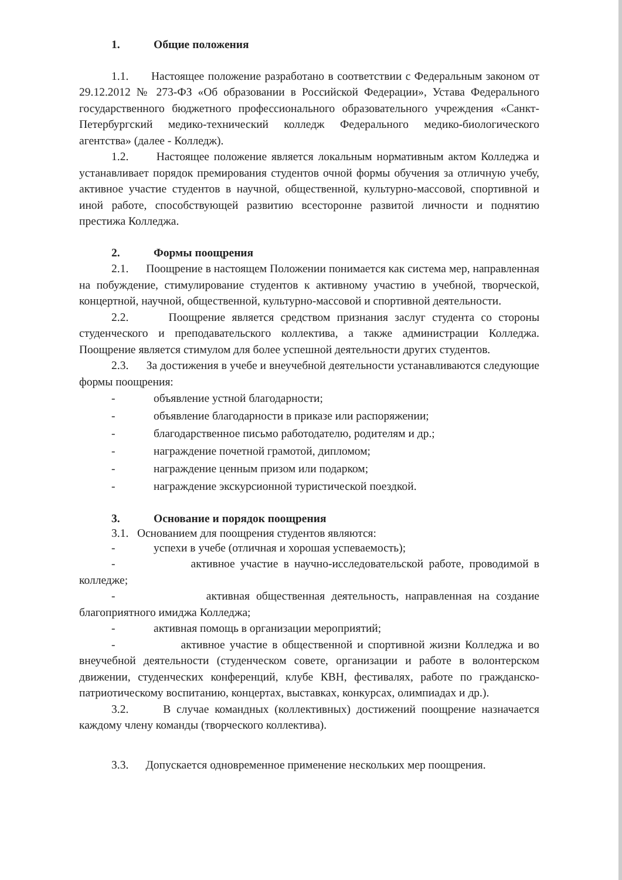1. Общие положения
1.1. Настоящее положение разработано в соответствии с Федеральным законом от 29.12.2012 № 273-ФЗ «Об образовании в Российской Федерации», Устава Федерального государственного бюджетного профессионального образовательного учреждения «Санкт-Петербургский медико-технический колледж Федерального медико-биологического агентства» (далее - Колледж).
1.2. Настоящее положение является локальным нормативным актом Колледжа и устанавливает порядок премирования студентов очной формы обучения за отличную учебу, активное участие студентов в научной, общественной, культурно-массовой, спортивной и иной работе, способствующей развитию всесторонне развитой личности и поднятию престижа Колледжа.
2. Формы поощрения
2.1. Поощрение в настоящем Положении понимается как система мер, направленная на побуждение, стимулирование студентов к активному участию в учебной, творческой, концертной, научной, общественной, культурно-массовой и спортивной деятельности.
2.2. Поощрение является средством признания заслуг студента со стороны студенческого и преподавательского коллектива, а также администрации Колледжа. Поощрение является стимулом для более успешной деятельности других студентов.
2.3. За достижения в учебе и внеучебной деятельности устанавливаются следующие формы поощрения:
- объявление устной благодарности;
- объявление благодарности в приказе или распоряжении;
- благодарственное письмо работодателю, родителям и др.;
- награждение почетной грамотой, дипломом;
- награждение ценным призом или подарком;
- награждение экскурсионной туристической поездкой.
3. Основание и порядок поощрения
3.1. Основанием для поощрения студентов являются:
- успехи в учебе (отличная и хорошая успеваемость);
- активное участие в научно-исследовательской работе, проводимой в колледже;
- активная общественная деятельность, направленная на создание благоприятного имиджа Колледжа;
- активная помощь в организации мероприятий;
- активное участие в общественной и спортивной жизни Колледжа и во внеучебной деятельности (студенческом совете, организации и работе в волонтерском движении, студенческих конференций, клубе КВН, фестивалях, работе по гражданско-патриотическому воспитанию, концертах, выставках, конкурсах, олимпиадах и др.).
3.2. В случае командных (коллективных) достижений поощрение назначается каждому члену команды (творческого коллектива).
3.3. Допускается одновременное применение нескольких мер поощрения.